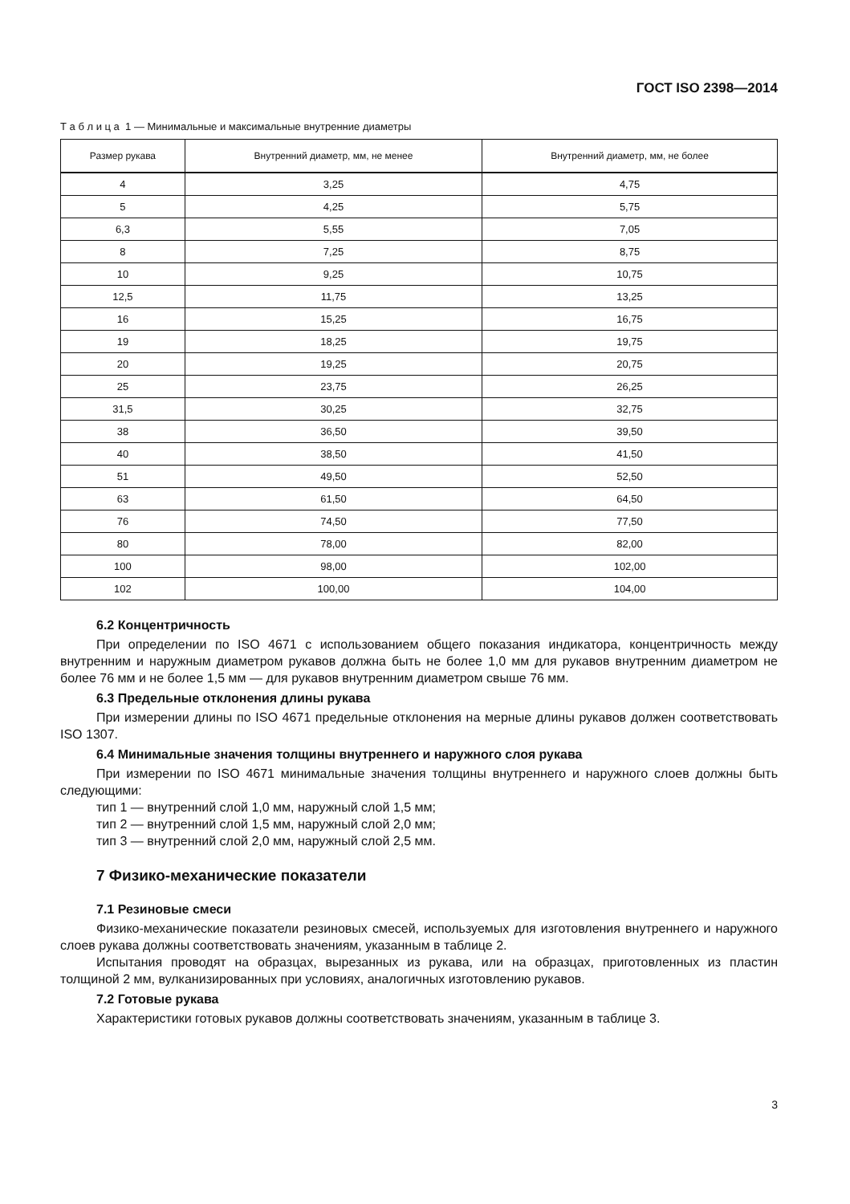ГОСТ ISO 2398—2014
Т а б л и ц а 1 — Минимальные и максимальные внутренние диаметры
| Размер рукава | Внутренний диаметр, мм, не менее | Внутренний диаметр, мм, не более |
| --- | --- | --- |
| 4 | 3,25 | 4,75 |
| 5 | 4,25 | 5,75 |
| 6,3 | 5,55 | 7,05 |
| 8 | 7,25 | 8,75 |
| 10 | 9,25 | 10,75 |
| 12,5 | 11,75 | 13,25 |
| 16 | 15,25 | 16,75 |
| 19 | 18,25 | 19,75 |
| 20 | 19,25 | 20,75 |
| 25 | 23,75 | 26,25 |
| 31,5 | 30,25 | 32,75 |
| 38 | 36,50 | 39,50 |
| 40 | 38,50 | 41,50 |
| 51 | 49,50 | 52,50 |
| 63 | 61,50 | 64,50 |
| 76 | 74,50 | 77,50 |
| 80 | 78,00 | 82,00 |
| 100 | 98,00 | 102,00 |
| 102 | 100,00 | 104,00 |
6.2 Концентричность
При определении по ISO 4671 с использованием общего показания индикатора, концентричность между внутренним и наружным диаметром рукавов должна быть не более 1,0 мм для рукавов внутренним диаметром не более 76 мм и не более 1,5 мм — для рукавов внутренним диаметром свыше 76 мм.
6.3 Предельные отклонения длины рукава
При измерении длины по ISO 4671 предельные отклонения на мерные длины рукавов должен соответствовать ISO 1307.
6.4 Минимальные значения толщины внутреннего и наружного слоя рукава
При измерении по ISO 4671 минимальные значения толщины внутреннего и наружного слоев должны быть следующими:
тип 1 — внутренний слой 1,0 мм, наружный слой 1,5 мм;
тип 2 — внутренний слой 1,5 мм, наружный слой 2,0 мм;
тип 3 — внутренний слой 2,0 мм, наружный слой 2,5 мм.
7 Физико-механические показатели
7.1 Резиновые смеси
Физико-механические показатели резиновых смесей, используемых для изготовления внутреннего и наружного слоев рукава должны соответствовать значениям, указанным в таблице 2.
Испытания проводят на образцах, вырезанных из рукава, или на образцах, приготовленных из пластин толщиной 2 мм, вулканизированных при условиях, аналогичных изготовлению рукавов.
7.2 Готовые рукава
Характеристики готовых рукавов должны соответствовать значениям, указанным в таблице 3.
3